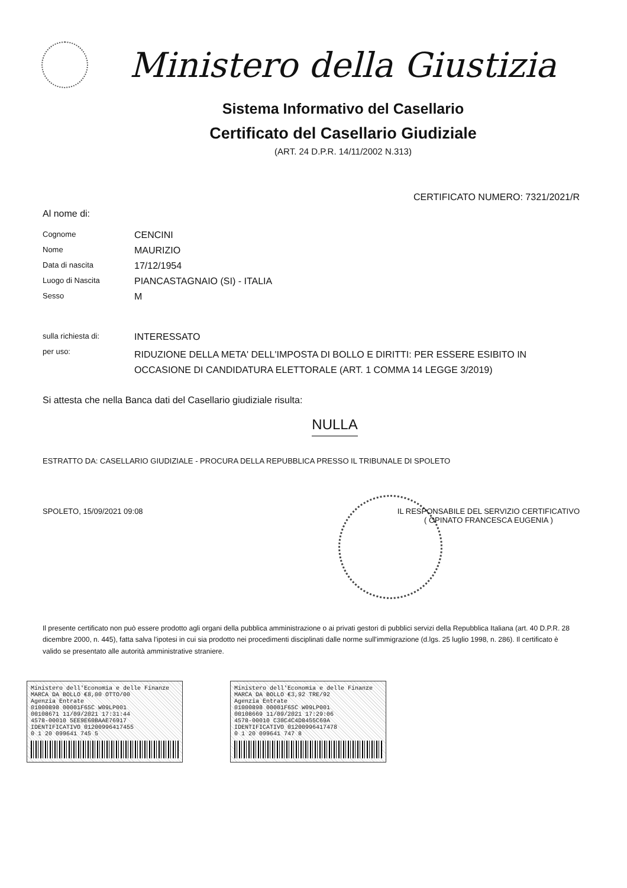Ministero della Giustizia
Sistema Informativo del Casellario
Certificato del Casellario Giudiziale
(ART. 24 D.P.R. 14/11/2002 N.313)
CERTIFICATO NUMERO: 7321/2021/R
Al nome di:
Cognome
CENCINI
Nome
MAURIZIO
Data di nascita
17/12/1954
Luogo di Nascita
PIANCASTAGNAIO (SI) - ITALIA
Sesso
M
sulla richiesta di:
INTERESSATO
per uso:
RIDUZIONE DELLA META' DELL'IMPOSTA DI BOLLO E DIRITTI: PER ESSERE ESIBITO IN OCCASIONE DI CANDIDATURA ELETTORALE (ART. 1 COMMA 14 LEGGE 3/2019)
Si attesta che nella Banca dati del Casellario giudiziale risulta:
NULLA
ESTRATTO DA: CASELLARIO GIUDIZIALE - PROCURA DELLA REPUBBLICA PRESSO IL TRIBUNALE DI SPOLETO
SPOLETO, 15/09/2021 09:08 IL RESPONSABILE DEL SERVIZIO CERTIFICATIVO
( OPINATO FRANCESCA EUGENIA )
Il presente certificato non può essere prodotto agli organi della pubblica amministrazione o ai privati gestori di pubblici servizi della Repubblica Italiana (art. 40 D.P.R. 28 dicembre 2000, n. 445), fatta salva l'ipotesi in cui sia prodotto nei procedimenti disciplinati dalle norme sull'immigrazione (d.lgs. 25 luglio 1998, n. 286). Il certificato è valido se presentato alle autorità amministrative straniere.
Ministero dell'Economia e delle Finanze MARCA DA BOLLO €8,00 OTTO/00
Agenzia Entrate
01000898 00001F65C W09LP001
00108671 11/09/2021 17:31:44
4578-00010 5EE9E60BAAE76917
IDENTIFICATIVO 01200996417455
0 1 20 099641 745 5
Ministero dell'Economia e delle Finanze MARCA DA BOLLO €3,92 TRE/92
Agenzia Entrate
01000898 00001F65C W09LP001
00108669 11/09/2021 17:29:06
4578-00010 C30C4C4D8455C69A
IDENTIFICATIVO 01200996417478
0 1 20 099641 747 8